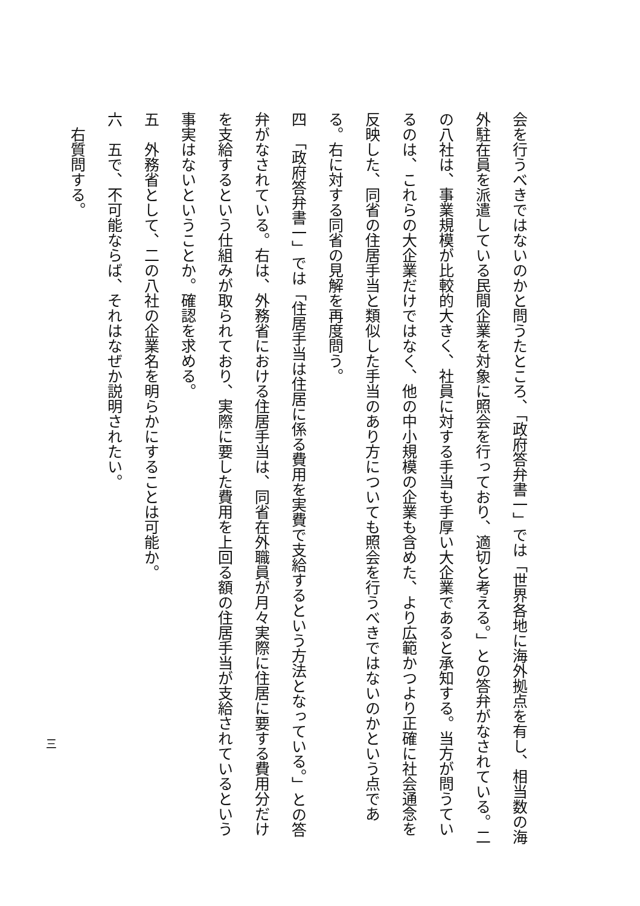会を行うべきではないのかと問うたところ、「政府答弁書一」では「世界各地に海外拠点を有し、相当数の海外駐在員を派遣している民間企業を対象に照会を行っており、適切と考える。」との答弁がなされている。二の八社は、事業規模が比較的大きく、社員に対する手当も手厚い大企業であると承知する。当方が問うているのは、これらの大企業だけではなく、他の中小規模の企業も含めた、より広範かつより正確に社会通念を反映した、同省の住居手当と類似した手当のあり方についても照会を行うべきではないのかという点である。右に対する同省の見解を再度問う。
四　「政府答弁書一」では「住居手当は住居に係る費用を実費で支給するという方法となっている。」との答弁がなされている。右は、外務省における住居手当は、同省在外職員が月々実際に住居に要する費用分だけを支給するという仕組みが取られており、実際に要した費用を上回る額の住居手当が支給されているという事実はないということか。確認を求める。
五　外務省として、二の八社の企業名を明らかにすることは可能か。
六　五で、不可能ならば、それはなぜか説明されたい。
右質問する。
三